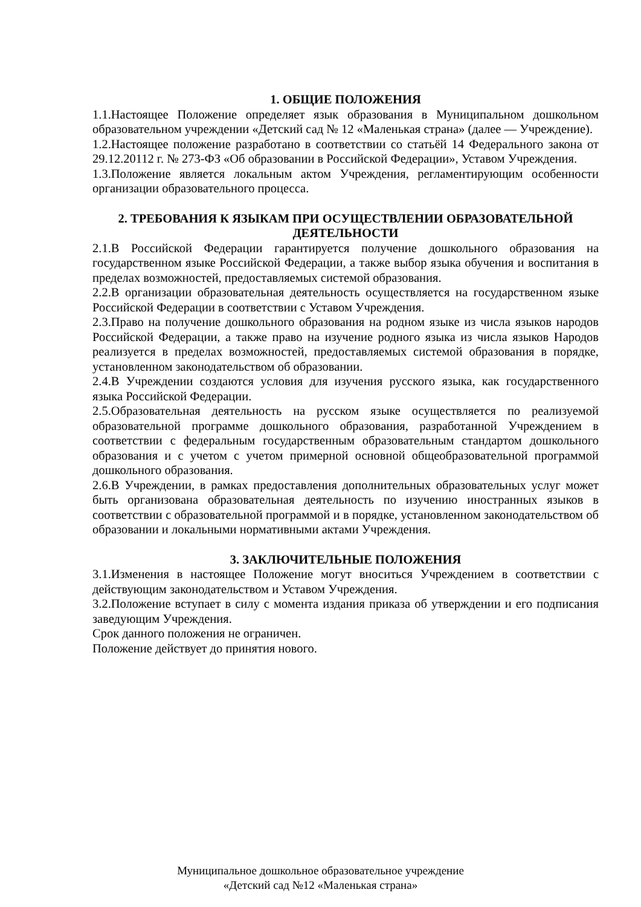1. ОБЩИЕ ПОЛОЖЕНИЯ
1.1.Настоящее Положение определяет язык образования в Муниципальном дошкольном образовательном учреждении «Детский сад № 12 «Маленькая страна» (далее — Учреждение).
1.2.Настоящее положение разработано в соответствии со статьёй 14 Федерального закона от 29.12.20112 г. № 273-ФЗ «Об образовании в Российской Федерации», Уставом Учреждения.
1.3.Положение является локальным актом Учреждения, регламентирующим особенности организации образовательного процесса.
2. ТРЕБОВАНИЯ К ЯЗЫКАМ ПРИ ОСУЩЕСТВЛЕНИИ ОБРАЗОВАТЕЛЬНОЙ ДЕЯТЕЛЬНОСТИ
2.1.В Российской Федерации гарантируется получение дошкольного образования на государственном языке Российской Федерации, а также выбор языка обучения и воспитания в пределах возможностей, предоставляемых системой образования.
2.2.В организации образовательная деятельность осуществляется на государственном языке Российской Федерации в соответствии с Уставом Учреждения.
2.3.Право на получение дошкольного образования на родном языке из числа языков народов Российской Федерации, а также право на изучение родного языка из числа языков Народов реализуется в пределах возможностей, предоставляемых системой образования в порядке, установленном законодательством об образовании.
2.4.В Учреждении создаются условия для изучения русского языка, как государственного языка Российской Федерации.
2.5.Образовательная деятельность на русском языке осуществляется по реализуемой образовательной программе дошкольного образования, разработанной Учреждением в соответствии с федеральным государственным образовательным стандартом дошкольного образования и с учетом с учетом примерной основной общеобразовательной программой дошкольного образования.
2.6.В Учреждении, в рамках предоставления дополнительных образовательных услуг может быть организована образовательная деятельность по изучению иностранных языков в соответствии с образовательной программой и в порядке, установленном законодательством об образовании и локальными нормативными актами Учреждения.
3. ЗАКЛЮЧИТЕЛЬНЫЕ ПОЛОЖЕНИЯ
3.1.Изменения в настоящее Положение могут вноситься Учреждением в соответствии с действующим законодательством и Уставом Учреждения.
3.2.Положение вступает в силу с момента издания приказа об утверждении и его подписания заведующим Учреждения.
Срок данного положения не ограничен.
Положение действует до принятия нового.
Муниципальное дошкольное образовательное учреждение
«Детский сад №12 «Маленькая страна»